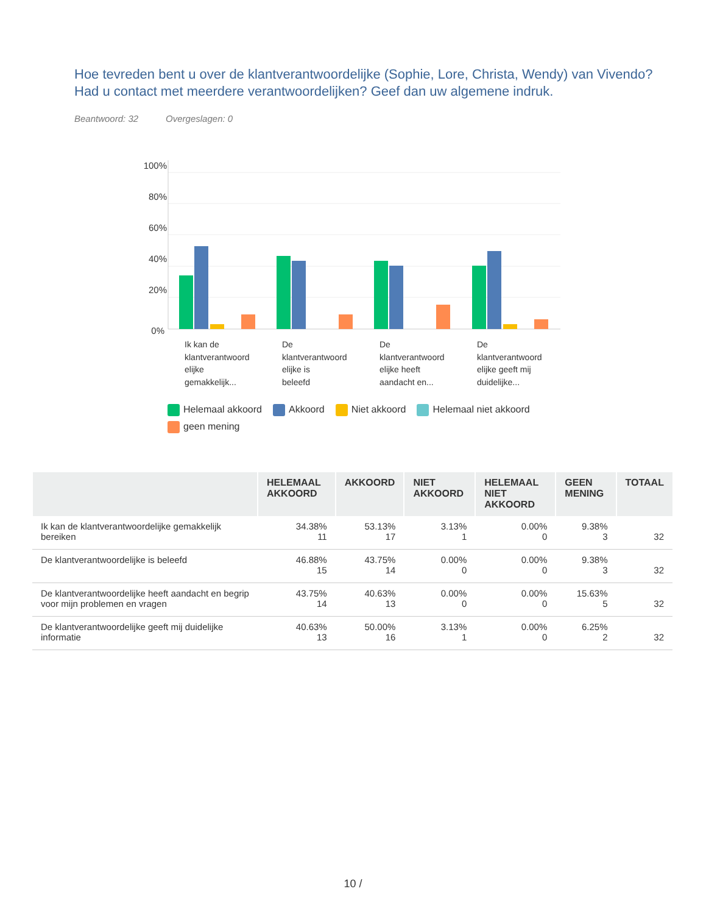Hoe tevreden bent u over de klantverantwoordelijke (Sophie, Lore, Christa, Wendy) van Vivendo? Had u contact met meerdere verantwoordelijken? Geef dan uw algemene indruk.
Beantwoord: 32 Overgeslagen: 0
100%
80%
60%
40%
20%
0%
Ik kan de
klantverantwoord
elijke
gemakkelijk...
De
klantverantwoord
elijke is
beleefd
De
klantverantwoord
elijke heeft
aandacht en...
De
klantverantwoord
elijke geeft mij
duidelijke...
Helemaal akkoord Akkoord Niet akkoord Helemaal niet akkoord
geen mening
| | HELEMAAL AKKOORD | AKKOORD | NIET AKKOORD | HELEMAAL NIET AKKOORD | GEEN MENING | TOTAAL |
| --- | --- | --- | --- | --- | --- | --- |
| Ik kan de klantverantwoordelijke gemakkelijk bereiken | 34.38% 11 | 53.13% 17 | 3.13% 1 | 0.00% 0 | 9.38% 3 | 32 |
| De klantverantwoordelijke is beleefd | 46.88% 15 | 43.75% 14 | 0.00% 0 | 0.00% 0 | 9.38% 3 | 32 |
| De klantverantwoordelijke heeft aandacht en begrip voor mijn problemen en vragen | 43.75% 14 | 40.63% 13 | 0.00% 0 | 0.00% 0 | 15.63% 5 | 32 |
| De klantverantwoordelijke geeft mij duidelijke informatie | 40.63% 13 | 50.00% 16 | 3.13% 1 | 0.00% 0 | 6.25% 2 | 32 |
10 /